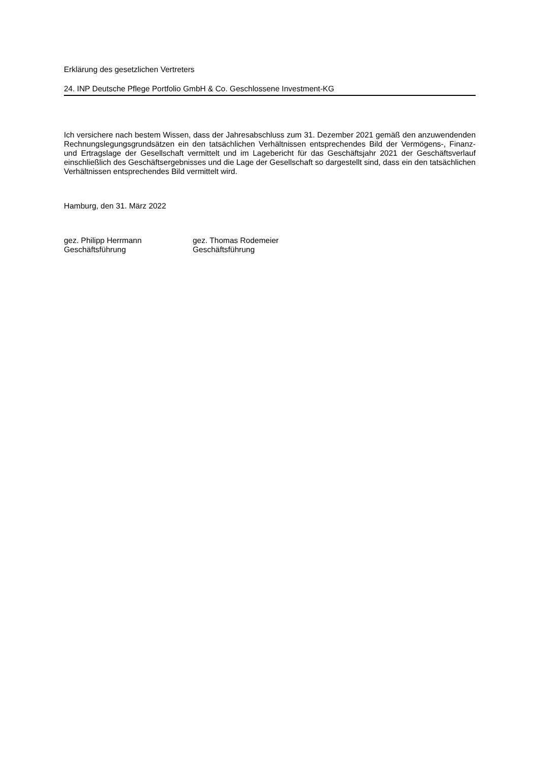Erklärung des gesetzlichen Vertreters
24. INP Deutsche Pflege Portfolio GmbH & Co. Geschlossene Investment-KG
Ich versichere nach bestem Wissen, dass der Jahresabschluss zum 31. Dezember 2021 gemäß den anzuwendenden Rechnungslegungsgrundsätzen ein den tatsächlichen Verhältnissen entsprechendes Bild der Vermögens-, Finanz- und Ertragslage der Gesellschaft vermittelt und im Lagebericht für das Geschäftsjahr 2021 der Geschäftsverlauf einschließlich des Geschäftsergebnisses und die Lage der Gesellschaft so dargestellt sind, dass ein den tatsächlichen Verhältnissen entsprechendes Bild vermittelt wird.
Hamburg, den 31. März 2022
gez. Philipp Herrmann
Geschäftsführung
gez. Thomas Rodemeier
Geschäftsführung